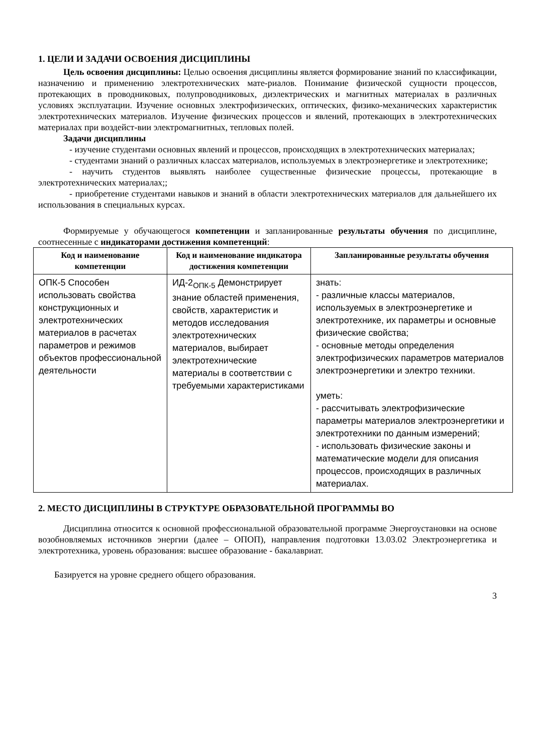1. ЦЕЛИ И ЗАДАЧИ ОСВОЕНИЯ ДИСЦИПЛИНЫ
Цель освоения дисциплины: Целью освоения дисциплины является формирование знаний по классификации, назначению и применению электротехнических мате-риалов. Понимание физической сущности процессов, протекающих в проводниковых, полупроводниковых, диэлектрических и магнитных материалах в различных условиях эксплуатации. Изучение основных электрофизических, оптических, физико-механических характеристик электротехнических материалов. Изучение физических процессов и явлений, протекающих в электротехнических материалах при воздейст-вии электромагнитных, тепловых полей.
Задачи дисциплины
- изучение студентами основных явлений и процессов, происходящих в электротехнических материалах;
- студентами знаний о различных классах материалов, используемых в электроэнергетике и электротехнике;
- научить студентов выявлять наиболее существенные физические процессы, протекающие в электротехнических материалах;;
- приобретение студентами навыков и знаний в области электротехнических материалов для дальнейшего их использования в специальных курсах.
Формируемые у обучающегося компетенции и запланированные результаты обучения по дисциплине, соотнесенные с индикаторами достижения компетенций:
| Код и наименование компетенции | Код и наименование индикатора достижения компетенции | Запланированные результаты обучения |
| --- | --- | --- |
| ОПК-5 Способен использовать свойства конструкционных и электротехнических материалов в расчетах параметров и режимов объектов профессиональной деятельности | ИД-2<sub>ОПК-5</sub> Демонстрирует знание областей применения, свойств, характеристик и методов исследования электротехнических материалов, выбирает электротехнические материалы в соответствии с требуемыми характеристиками | знать: - различные классы материалов, используемых в электроэнергетике и электротехнике, их параметры и основные физические свойства; - основные методы определения электрофизических параметров материалов электроэнергетики и электро техники. уметь: - рассчитывать электрофизические параметры материалов электроэнергетики и электротехники по данным измерений; - использовать физические законы и математические модели для описания процессов, происходящих в различных материалах. |
2. МЕСТО ДИСЦИПЛИНЫ В СТРУКТУРЕ ОБРАЗОВАТЕЛЬНОЙ ПРОГРАММЫ ВО
Дисциплина относится к основной профессиональной образовательной программе Энергоустановки на основе возобновляемых источников энергии (далее – ОПОП), направления подготовки 13.03.02 Электроэнергетика и электротехника, уровень образования: высшее образование - бакалавриат.
Базируется на уровне среднего общего образования.
3